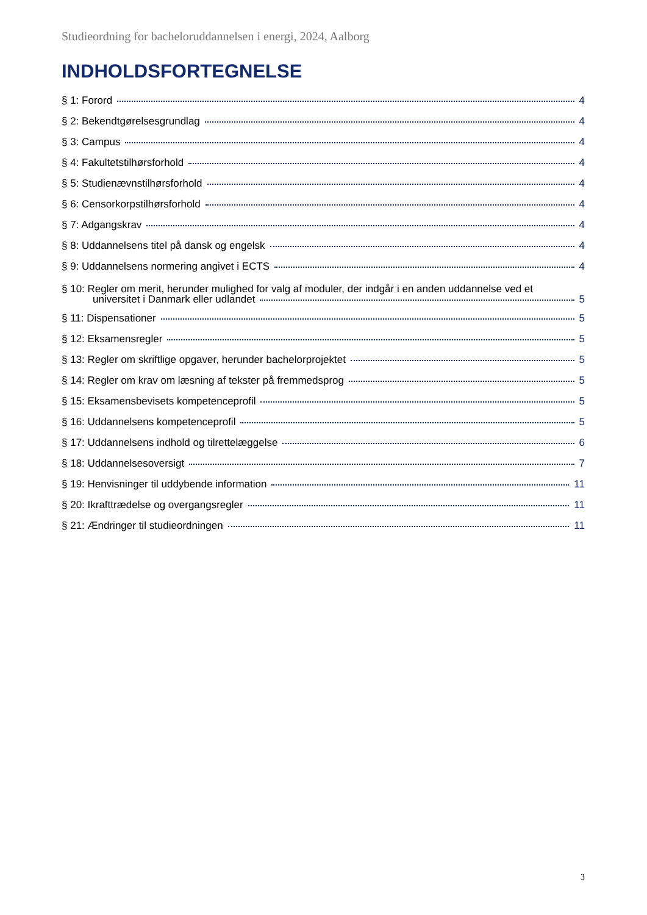Studieordning for bacheloruddannelsen i energi, 2024, Aalborg
INDHOLDSFORTEGNELSE
§ 1: Forord 4
§ 2: Bekendtgørelsesgrundlag 4
§ 3: Campus 4
§ 4: Fakultetstilhørsforhold 4
§ 5: Studienævnstilhørsforhold 4
§ 6: Censorkorpstilhørsforhold 4
§ 7: Adgangskrav 4
§ 8: Uddannelsens titel på dansk og engelsk 4
§ 9: Uddannelsens normering angivet i ECTS 4
§ 10: Regler om merit, herunder mulighed for valg af moduler, der indgår i en anden uddannelse ved et
universitet i Danmark eller udlandet 5
§ 11: Dispensationer 5
§ 12: Eksamensregler 5
§ 13: Regler om skriftlige opgaver, herunder bachelorprojektet 5
§ 14: Regler om krav om læsning af tekster på fremmedsprog 5
§ 15: Eksamensbevisets kompetenceprofil 5
§ 16: Uddannelsens kompetenceprofil 5
§ 17: Uddannelsens indhold og tilrettelæggelse 6
§ 18: Uddannelsesoversigt 7
§ 19: Henvisninger til uddybende information 11
§ 20: Ikrafttrædelse og overgangsregler 11
§ 21: Ændringer til studieordningen 11
3